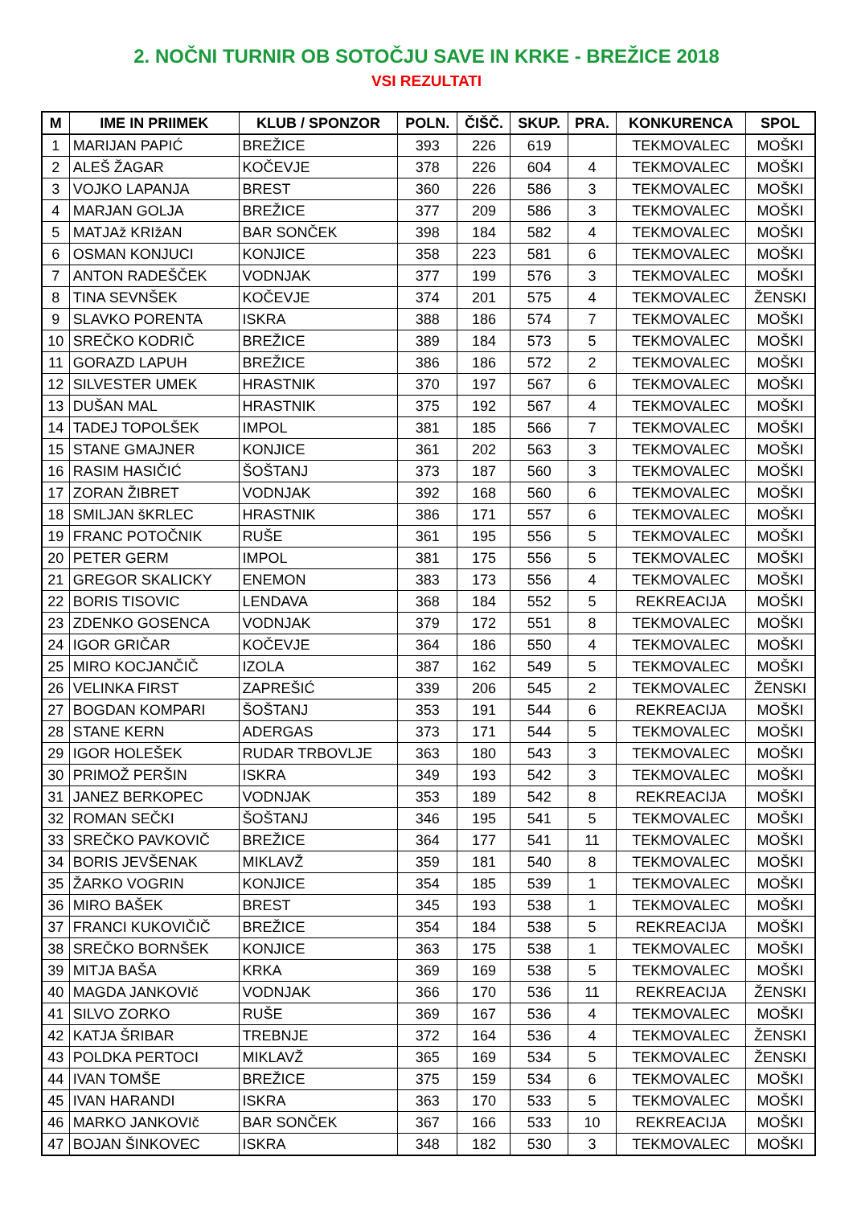2. NOČNI TURNIR OB SOTOČJU SAVE IN KRKE - BREŽICE 2018
VSI REZULTATI
| M | IME IN PRIIMEK | KLUB / SPONZOR | POLN. | ČIŠČ. | SKUP. | PRA. | KONKURENCA | SPOL |
| --- | --- | --- | --- | --- | --- | --- | --- | --- |
| 1 | MARIJAN PAPIĆ | BREŽICE | 393 | 226 | 619 | | TEKMOVALEC | MOŠKI |
| 2 | ALEŠ ŽAGAR | KOČEVJE | 378 | 226 | 604 | 4 | TEKMOVALEC | MOŠKI |
| 3 | VOJKO LAPANJA | BREST | 360 | 226 | 586 | 3 | TEKMOVALEC | MOŠKI |
| 4 | MARJAN GOLJA | BREŽICE | 377 | 209 | 586 | 3 | TEKMOVALEC | MOŠKI |
| 5 | MATJAž KRIžAN | BAR SONČEK | 398 | 184 | 582 | 4 | TEKMOVALEC | MOŠKI |
| 6 | OSMAN KONJUCI | KONJICE | 358 | 223 | 581 | 6 | TEKMOVALEC | MOŠKI |
| 7 | ANTON RADEŠČEK | VODNJAK | 377 | 199 | 576 | 3 | TEKMOVALEC | MOŠKI |
| 8 | TINA SEVNŠEK | KOČEVJE | 374 | 201 | 575 | 4 | TEKMOVALEC | ŽENSKI |
| 9 | SLAVKO PORENTA | ISKRA | 388 | 186 | 574 | 7 | TEKMOVALEC | MOŠKI |
| 10 | SREČKO KODRIČ | BREŽICE | 389 | 184 | 573 | 5 | TEKMOVALEC | MOŠKI |
| 11 | GORAZD LAPUH | BREŽICE | 386 | 186 | 572 | 2 | TEKMOVALEC | MOŠKI |
| 12 | SILVESTER UMEK | HRASTNIK | 370 | 197 | 567 | 6 | TEKMOVALEC | MOŠKI |
| 13 | DUŠAN MAL | HRASTNIK | 375 | 192 | 567 | 4 | TEKMOVALEC | MOŠKI |
| 14 | TADEJ TOPOLŠEK | IMPOL | 381 | 185 | 566 | 7 | TEKMOVALEC | MOŠKI |
| 15 | STANE GMAJNER | KONJICE | 361 | 202 | 563 | 3 | TEKMOVALEC | MOŠKI |
| 16 | RASIM HASIČIĆ | ŠOŠTANJ | 373 | 187 | 560 | 3 | TEKMOVALEC | MOŠKI |
| 17 | ZORAN ŽIBRET | VODNJAK | 392 | 168 | 560 | 6 | TEKMOVALEC | MOŠKI |
| 18 | SMILJAN šKRLEC | HRASTNIK | 386 | 171 | 557 | 6 | TEKMOVALEC | MOŠKI |
| 19 | FRANC POTOČNIK | RUŠE | 361 | 195 | 556 | 5 | TEKMOVALEC | MOŠKI |
| 20 | PETER GERM | IMPOL | 381 | 175 | 556 | 5 | TEKMOVALEC | MOŠKI |
| 21 | GREGOR SKALICKY | ENEMON | 383 | 173 | 556 | 4 | TEKMOVALEC | MOŠKI |
| 22 | BORIS TISOVIC | LENDAVA | 368 | 184 | 552 | 5 | REKREACIJA | MOŠKI |
| 23 | ZDENKO GOSENCA | VODNJAK | 379 | 172 | 551 | 8 | TEKMOVALEC | MOŠKI |
| 24 | IGOR GRIČAR | KOČEVJE | 364 | 186 | 550 | 4 | TEKMOVALEC | MOŠKI |
| 25 | MIRO KOCJANČIČ | IZOLA | 387 | 162 | 549 | 5 | TEKMOVALEC | MOŠKI |
| 26 | VELINKA FIRST | ZAPREŠIĆ | 339 | 206 | 545 | 2 | TEKMOVALEC | ŽENSKI |
| 27 | BOGDAN KOMPARI | ŠOŠTANJ | 353 | 191 | 544 | 6 | REKREACIJA | MOŠKI |
| 28 | STANE KERN | ADERGAS | 373 | 171 | 544 | 5 | TEKMOVALEC | MOŠKI |
| 29 | IGOR HOLEŠEK | RUDAR TRBOVLJE | 363 | 180 | 543 | 3 | TEKMOVALEC | MOŠKI |
| 30 | PRIMOŽ PERŠIN | ISKRA | 349 | 193 | 542 | 3 | TEKMOVALEC | MOŠKI |
| 31 | JANEZ BERKOPEC | VODNJAK | 353 | 189 | 542 | 8 | REKREACIJA | MOŠKI |
| 32 | ROMAN SEČKI | ŠOŠTANJ | 346 | 195 | 541 | 5 | TEKMOVALEC | MOŠKI |
| 33 | SREČKO PAVKOVIČ | BREŽICE | 364 | 177 | 541 | 11 | TEKMOVALEC | MOŠKI |
| 34 | BORIS JEVŠENAK | MIKLAVŽ | 359 | 181 | 540 | 8 | TEKMOVALEC | MOŠKI |
| 35 | ŽARKO VOGRIN | KONJICE | 354 | 185 | 539 | 1 | TEKMOVALEC | MOŠKI |
| 36 | MIRO BAŠEK | BREST | 345 | 193 | 538 | 1 | TEKMOVALEC | MOŠKI |
| 37 | FRANCI KUKOVIČIČ | BREŽICE | 354 | 184 | 538 | 5 | REKREACIJA | MOŠKI |
| 38 | SREČKO BORNŠEK | KONJICE | 363 | 175 | 538 | 1 | TEKMOVALEC | MOŠKI |
| 39 | MITJA BAŠA | KRKA | 369 | 169 | 538 | 5 | TEKMOVALEC | MOŠKI |
| 40 | MAGDA JANKOVIč | VODNJAK | 366 | 170 | 536 | 11 | REKREACIJA | ŽENSKI |
| 41 | SILVO ZORKO | RUŠE | 369 | 167 | 536 | 4 | TEKMOVALEC | MOŠKI |
| 42 | KATJA ŠRIBAR | TREBNJE | 372 | 164 | 536 | 4 | TEKMOVALEC | ŽENSKI |
| 43 | POLDKA PERTOCI | MIKLAVŽ | 365 | 169 | 534 | 5 | TEKMOVALEC | ŽENSKI |
| 44 | IVAN TOMŠE | BREŽICE | 375 | 159 | 534 | 6 | TEKMOVALEC | MOŠKI |
| 45 | IVAN HARANDI | ISKRA | 363 | 170 | 533 | 5 | TEKMOVALEC | MOŠKI |
| 46 | MARKO JANKOVIč | BAR SONČEK | 367 | 166 | 533 | 10 | REKREACIJA | MOŠKI |
| 47 | BOJAN ŠINKOVEC | ISKRA | 348 | 182 | 530 | 3 | TEKMOVALEC | MOŠKI |